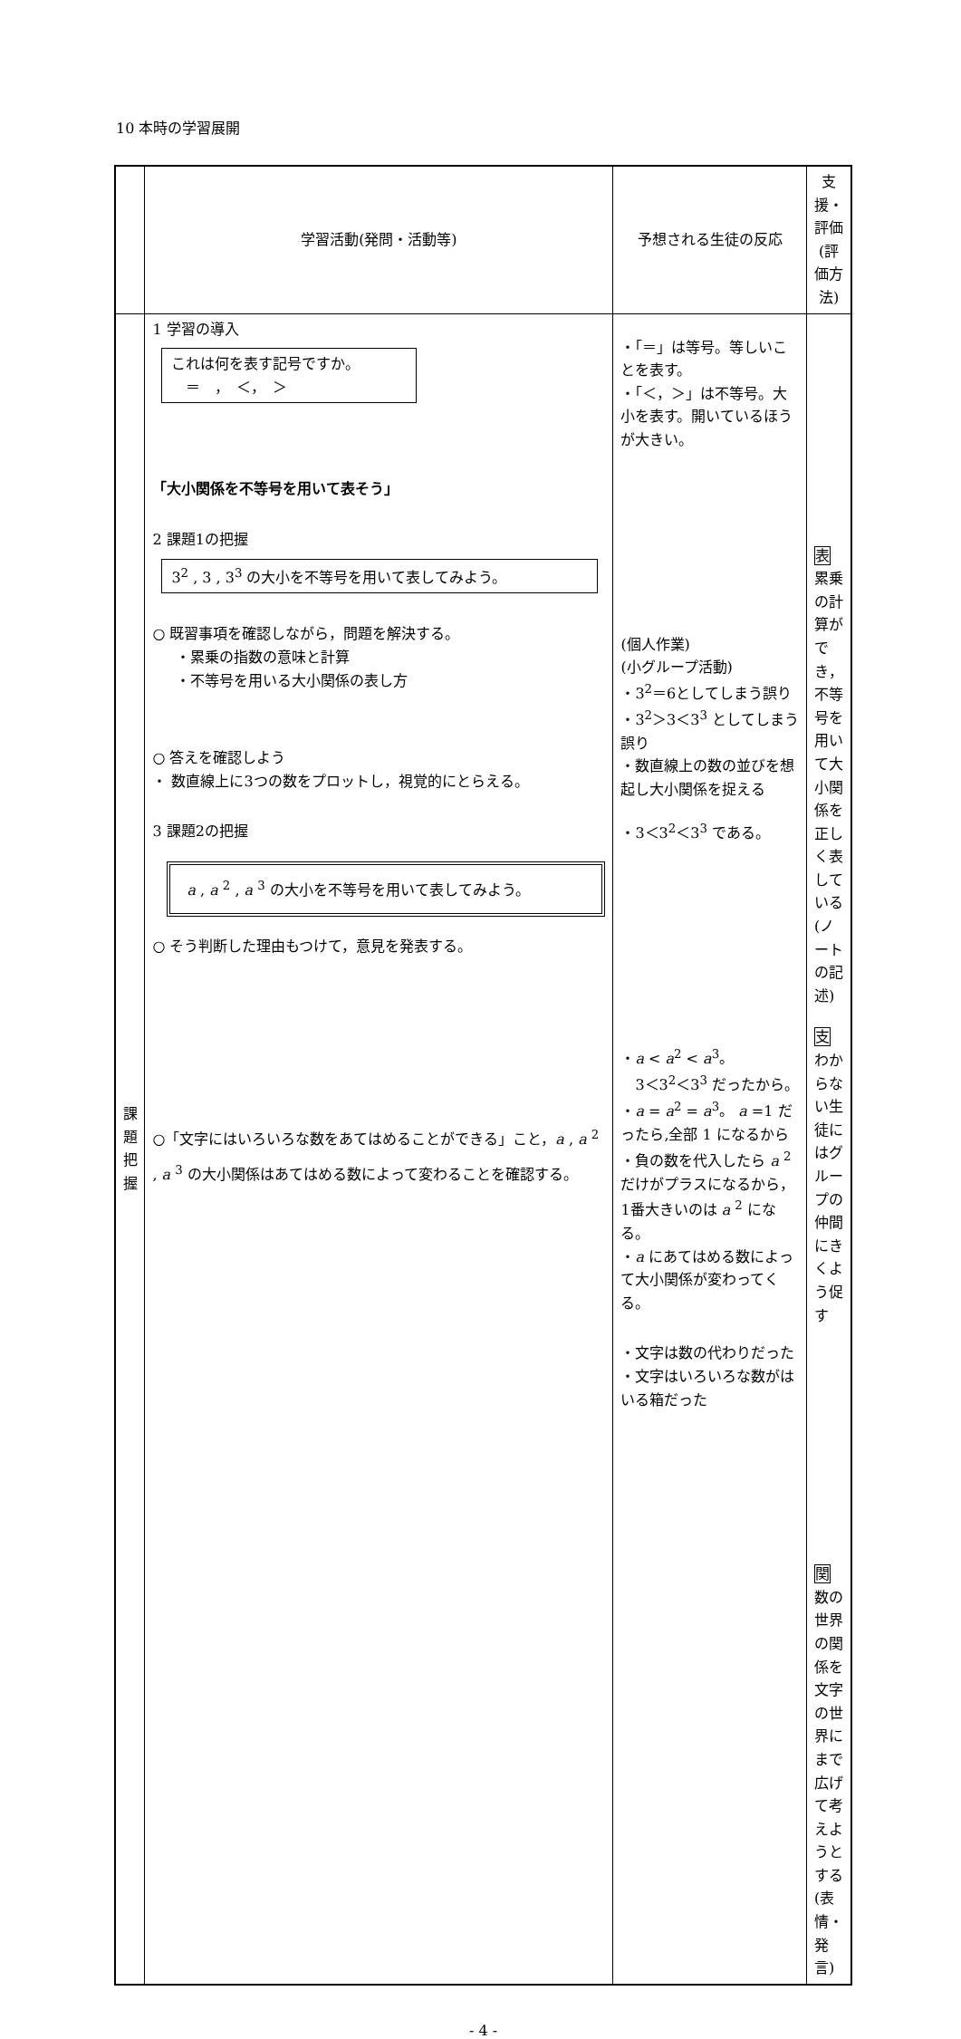10 本時の学習展開
| | 学習活動(発問・活動等) | 予想される生徒の反応 | 支援・評価 (評価方法) |
| --- | --- | --- | --- |
| 課 題 把 握 | 1 学習の導入 これは何を表す記号ですか。 ＝ ， ＜， ＞ 「大小関係を不等号を用いて表そう」 2 課題1の把握 3<sup>2</sup> , 3 , 3<sup>3</sup> の大小を不等号を用いて表してみよう。 ○ 既習事項を確認しながら，問題を解決する。 ・累乗の指数の意味と計算 ・不等号を用いる大小関係の表し方 ○ 答えを確認しよう ・ 数直線上に3つの数をプロットし，視覚的にとらえる。 3 課題2の把握 a , a <sup>2</sup> , a <sup>3</sup> の大小を不等号を用いて表してみよう。 ○ そう判断した理由もつけて，意見を発表する。 ○「文字にはいろいろな数をあてはめることができる」こと， a , a <sup>2</sup> , a <sup>3</sup> の大小関係はあてはめる数によって変わることを確認する。 | ・「＝」は等号。等しいことを表す。 ・「＜，＞」は不等号。大小を表す。開いているほうが大きい。 (個人作業) (小グループ活動) ・3<sup>2</sup>＝6としてしまう誤り ・3<sup>2</sup>＞3＜3<sup>3</sup> としてしまう誤り ・数直線上の数の並びを想起し大小関係を捉える ・3＜3<sup>2</sup>＜3<sup>3</sup> である。 ・ a < a<sup>2</sup> < a<sup>3</sup>。 3＜3<sup>2</sup>＜3<sup>3</sup> だったから。 ・ a = a<sup>2</sup> = a<sup>3</sup>。 a =1 だったら,全部 1 になるから ・負の数を代入したら a <sup>2</sup> だけがプラスになるから，1番大きいのは a <sup>2</sup> になる。 ・ a にあてはめる数によって大小関係が変わってくる。 ・文字は数の代わりだった ・文字はいろいろな数がはいる箱だった | 表 累乗の計算ができ，不等号を用いて大小関係を正しく表している(ノートの記述) 支 わからない生徒にはグループの仲間にきくよう促す 関 数の世界の関係を文字の世界にまで広げて考えようとする(表情・発言) |
- 4 -